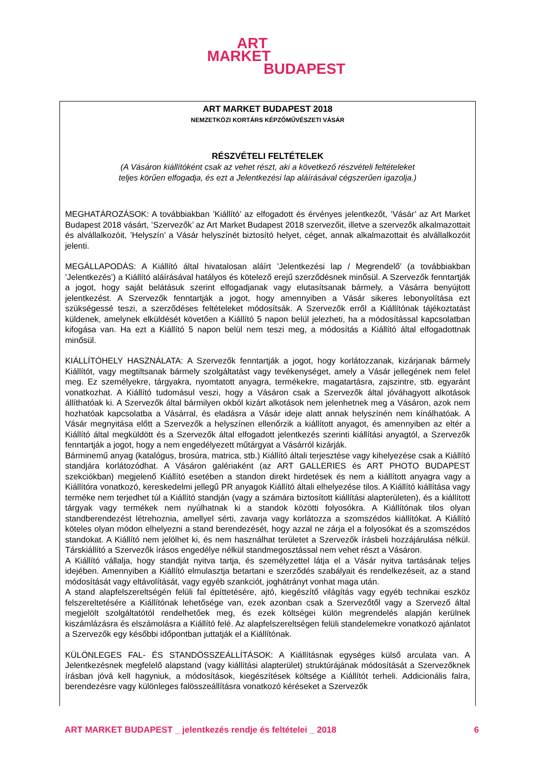ART
MARKET
BUDAPEST
ART MARKET BUDAPEST 2018
NEMZETKÖZI KORTÁRS KÉPZŐMŰVÉSZETI VÁSÁR
RÉSZVÉTELI FELTÉTELEK
(A Vásáron kiállítóként csak az vehet részt, aki a következő részvételi feltételeket
teljes körűen elfogadja, és ezt a Jelentkezési lap aláírásával cégszerűen igazolja.)
MEGHATÁROZÁSOK: A továbbiakban ’Kiállító’ az elfogadott és érvényes jelentkezőt, ’Vásár’ az Art Market Budapest 2018 vásárt, ’Szervezők’ az Art Market Budapest 2018 szervezőit, illetve a szervezők alkalmazottait és alvállalkozóit, ’Helyszín’ a Vásár helyszínét biztosító helyet, céget, annak alkalmazottait és alvállalkozóit jelenti.
MEGÁLLAPODÁS: A Kiállító által hivatalosan aláírt ’Jelentkezési lap / Megrendelő’ (a továbbiakban ’Jelentkezés’) a Kiállító aláírásával hatályos és kötelező erejű szerződésnek minősül. A Szervezők fenntartják a jogot, hogy saját belátásuk szerint elfogadjanak vagy elutasítsanak bármely, a Vásárra benyújtott jelentkezést. A Szervezők fenntartják a jogot, hogy amennyiben a Vásár sikeres lebonyolítása ezt szükségessé teszi, a szerződéses feltételeket módosítsák. A Szervezők erről a Kiállítónak tájékoztatást küldenek, amelynek elküldését követően a Kiállító 5 napon belül jelezheti, ha a módosítással kapcsolatban kifogása van. Ha ezt a Kiállító 5 napon belül nem teszi meg, a módosítás a Kiállító által elfogadottnak minősül.
KIÁLLÍTÓHELY HASZNÁLATA: A Szervezők fenntartják a jogot, hogy korlátozzanak, kizárjanak bármely Kiállítót, vagy megtiltsanak bármely szolgáltatást vagy tevékenységet, amely a Vásár jellegének nem felel meg. Ez személyekre, tárgyakra, nyomtatott anyagra, termékekre, magatartásra, zajszintre, stb. egyaránt vonatkozhat. A Kiállító tudomásul veszi, hogy a Vásáron csak a Szervezők által jóváhagyott alkotások állíthatóak ki. A Szervezők által bármilyen okból kizárt alkotások nem jelenhetnek meg a Vásáron, azok nem hozhatóak kapcsolatba a Vásárral, és eladásra a Vásár ideje alatt annak helyszínén nem kínálhatóak. A Vásár megnyitása előtt a Szervezők a helyszínen ellenőrzik a kiállított anyagot, és amennyiben az eltér a Kiállító által megküldött és a Szervezők által elfogadott jelentkezés szerinti kiállítási anyagtól, a Szervezők fenntartják a jogot, hogy a nem engedélyezett műtárgyat a Vásárról kizárják.
Bárminemű anyag (katalógus, brosúra, matrica, stb.) Kiállító általi terjesztése vagy kihelyezése csak a Kiállító standjára korlátozódhat. A Vásáron galériaként (az ART GALLERIES és ART PHOTO BUDAPEST szekciókban) megjelenő Kiállító esetében a standon direkt hirdetések és nem a kiállított anyagra vagy a Kiállítóra vonatkozó, kereskedelmi jellegű PR anyagok Kiállító általi elhelyezése tilos. A Kiállító kiállítása vagy terméke nem terjedhet túl a Kiállító standján (vagy a számára biztosított kiállítási alapterületen), és a kiállított tárgyak vagy termékek nem nyúlhatnak ki a standok közötti folyosókra. A Kiállítónak tilos olyan standberendezést létrehoznia, amellyel sérti, zavarja vagy korlátozza a szomszédos kiállítókat. A Kiállító köteles olyan módon elhelyezni a stand berendezését, hogy azzal ne zárja el a folyosókat és a szomszédos standokat. A Kiállító nem jelölhet ki, és nem használhat területet a Szervezők írásbeli hozzájárulása nélkül. Társkiállító a Szervezők írásos engedélye nélkül standmegosztással nem vehet részt a Vásáron.
A Kiállító vállalja, hogy standját nyitva tartja, és személyzettel látja el a Vásár nyitva tartásának teljes idejében. Amennyiben a Kiállító elmulasztja betartani e szerződés szabályait és rendelkezéseit, az a stand módosítását vagy eltávolítását, vagy egyéb szankciót, joghátrányt vonhat maga után.
A stand alapfelszereltségén felüli fal építtetésére, ajtó, kiegészítő világítás vagy egyéb technikai eszköz felszereltetésére a Kiállítónak lehetősége van, ezek azonban csak a Szervezőtől vagy a Szervező által megjelölt szolgáltatótól rendelhetőek meg, és ezek költségei külön megrendelés alapján kerülnek kiszámlázásra és elszámolásra a Kiállító felé. Az alapfelszereltségen felüli standelemekre vonatkozó ajánlatot a Szervezők egy későbbi időpontban juttatják el a Kiállítónak.
KÜLÖNLEGES FAL- ÉS STANDÖSSZEÁLLÍTÁSOK: A Kiállításnak egységes külső arculata van. A Jelentkezésnek megfelelő alapstand (vagy kiállítási alapterület) struktúrájának módosítását a Szervezőknek írásban jóvá kell hagyniuk, a módosítások, kiegészítések költsége a Kiállítót terheli. Addicionális falra, berendezésre vagy különleges falösszeállításra vonatkozó kéréseket a Szervezők
ART MARKET BUDAPEST _ jelentkezés rendje és feltételei _ 2018 6